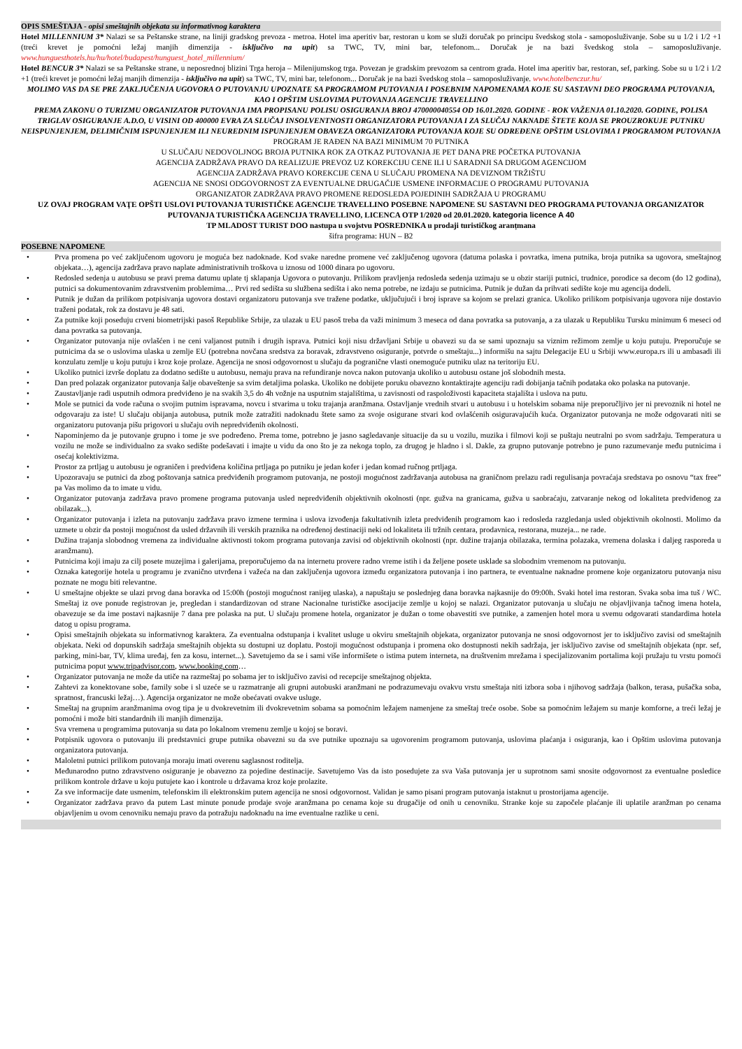OPIS SMEŠTAJA - opisi smeštajnih objekata su informativnog karaktera
Hotel MILLENNIUM 3* Nalazi se sa Peštanske strane, na liniji gradskog prevoza - metroa. Hotel ima aperitiv bar, restoran u kom se služi doručak po principu švedskog stola - samoposluživanje. Sobe su u 1/2 i 1/2 +1 (treći krevet je pomoćni ležaj manjih dimenzija - isključivo na upit) sa TWC, TV, mini bar, telefonom... Doručak je na bazi švedskog stola – samoposluživanje. www.hunguesthotels.hu/hu/hotel/budapest/hunguest_hotel_millennium/
Hotel BENCUR 3* Nalazi se sa Peštanske strane, u neposrednoj blizini Trga heroja – Milenijumskog trga. Povezan je gradskim prevozom sa centrom grada. Hotel ima aperitiv bar, restoran, sef, parking. Sobe su u 1/2 i 1/2 +1 (treći krevet je pomoćni ležaj manjih dimenzija - isključivo na upit) sa TWC, TV, mini bar, telefonom... Doručak je na bazi švedskog stola – samoposluživanje. www.hotelbenczur.hu/
MOLIMO VAS DA SE PRE ZAKLJUČENJA UGOVORA O PUTOVANJU UPOZNATE SA PROGRAMOM PUTOVANJA I POSEBNIM NAPOMENAMA KOJE SU SASTAVNI DEO PROGRAMA PUTOVANJA, KAO I OPŠTIM USLOVIMA PUTOVANJA AGENCIJE TRAVELLINO
PREMA ZAKONU O TURIZMU ORGANIZATOR PUTOVANJA IMA PROPISANU POLISU OSIGURANJA BROJ 470000040554 OD 16.01.2020. GODINE - ROK VAŽENJA 01.10.2020. GODINE, POLISA TRIGLAV OSIGURANJE A.D.O, U VISINI OD 400000 EVRA ZA SLUČAJ INSOLVENTNOSTI ORGANIZATORA PUTOVANJA I ZA SLUČAJ NAKNADE ŠTETE KOJA SE PROUZROKUJE PUTNIKU NEISPUNJENJEM, DELIMIČNIM ISPUNJENJEM ILI NEUREDNIM ISPUNJENJEM OBAVEZA ORGANIZATORA PUTOVANJA KOJE SU ODREĐENE OPŠTIM USLOVIMA I PROGRAMOM PUTOVANJA
PROGRAM JE RAĐEN NA BAZI MINIMUM 70 PUTNIKA
U SLUČAJU NEDOVOLJNOG BROJA PUTNIKA ROK ZA OTKAZ PUTOVANJA JE PET DANA PRE POČETKA PUTOVANJA
AGENCIJA ZADRŽAVA PRAVO DA REALIZUJE PREVOZ UZ KOREKCIJU CENE ILI U SARADNJI SA DRUGOM AGENCIJOM
AGENCIJA ZADRŽAVA PRAVO KOREKCIJE CENA U SLUČAJU PROMENA NA DEVIZNOM TRŽIŠTU
AGENCIJA NE SNOSI ODGOVORNOST ZA EVENTUALNE DRUGAČIJE USMENE INFORMACIJE O PROGRAMU PUTOVANJA
ORGANIZATOR ZADRŽAVA PRAVO PROMENE REDOSLEDA POJEDINIH SADRŽAJA U PROGRAMU
UZ OVAJ PROGRAM VAŢE OPŠTI USLOVI PUTOVANJA TURISTIČKE AGENCIJE TRAVELLINO POSEBNE NAPOMENE SU SASTAVNI DEO PROGRAMA PUTOVANJA ORGANIZATOR PUTOVANJA TURISTIČKA AGENCIJA TRAVELLINO, LICENCA OTP 1/2020 od 20.01.2020. kategoria licence A 40
TP MLADOST TURIST DOO nastupa u svojstvu POSREDNIKA u prodaji turističkog aranțmana
šifra programa: HUN – B2
POSEBNE NAPOMENE
• Prva promena po već zaključenom ugovoru je moguća bez nadoknade. Kod svake naredne promene već zaključenog ugovora (datuma polaska i povratka, imena putnika, broja putnika sa ugovora, smeštajnog objekata…), agencija zadržava pravo naplate administrativnih troškova u iznosu od 1000 dinara po ugovoru.
• Redosled sedenja u autobusu se pravi prema datumu uplate tj sklapanja Ugovora o putovanju. Prilikom pravljenja redosleda sedenja uzimaju se u obzir stariji putnici, trudnice, porodice sa decom (do 12 godina), putnici sa dokumentovanim zdravstvenim problemima… Prvi red sedišta su službena sedišta i ako nema potrebe, ne izdaju se putnicima. Putnik je dužan da prihvati sedište koje mu agencija dodeli.
• Putnik je dužan da prilikom potpisivanja ugovora dostavi organizatoru putovanja sve tražene podatke, uključujući i broj isprave sa kojom se prelazi granica. Ukoliko prilikom potpisivanja ugovora nije dostavio traženi podatak, rok za dostavu je 48 sati.
• Za putnike koji poseduju crveni biometrijski pasoš Republike Srbije, za ulazak u EU pasoš treba da važi minimum 3 meseca od dana povratka sa putovanja, a za ulazak u Republiku Tursku minimum 6 meseci od dana povratka sa putovanja.
• Organizator putovanja nije ovlašćen i ne ceni valjanost putnih i drugih isprava. Putnici koji nisu državljani Srbije u obavezi su da se sami upoznaju sa viznim režimom zemlje u koju putuju. Preporučuje se putnicima da se o uslovima ulaska u zemlje EU (potrebna novčana sredstva za boravak, zdravstveno osiguranje, potvrde o smeštaju...) informišu na sajtu Delegacije EU u Srbiji www.europa.rs ili u ambasadi ili konzulatu zemlje u koju putuju i kroz koje prolaze. Agencija ne snosi odgovornost u slučaju da pogranične vlasti onemoguće putniku ulaz na teritoriju EU.
• Ukoliko putnici izvrše doplatu za dodatno sedište u autobusu, nemaju prava na refundiranje novca nakon putovanja ukoliko u autobusu ostane još slobodnih mesta.
• Dan pred polazak organizator putovanja šalje obaveštenje sa svim detaljima polaska. Ukoliko ne dobijete poruku obavezno kontaktirajte agenciju radi dobijanja tačnih podataka oko polaska na putovanje.
• Zaustavljanje radi usputnih odmora predviđeno je na svakih 3,5 do 4h vožnje na usputnim stajalištima, u zavisnosti od raspoloživosti kapaciteta stajališta i uslova na putu.
• Mole se putnici da vode računa o svojim putnim ispravama, novcu i stvarima u toku trajanja aranžmana. Ostavljanje vrednih stvari u autobusu i u hotelskim sobama nije preporučljivo jer ni prevoznik ni hotel ne odgovaraju za iste! U slučaju obijanja autobusa, putnik može zatražiti nadoknadu štete samo za svoje osigurane stvari kod ovlašćenih osiguravajućih kuća. Organizator putovanja ne može odgovarati niti se organizatoru putovanja pišu prigovori u slučaju ovih nepredviđenih okolnosti.
• Napominjemo da je putovanje grupno i tome je sve podređeno. Prema tome, potrebno je jasno sagledavanje situacije da su u vozilu, muzika i filmovi koji se puštaju neutralni po svom sadržaju. Temperatura u vozilu ne može se individualno za svako sedište podešavati i imajte u vidu da ono što je za nekoga toplo, za drugog je hladno i sl. Dakle, za grupno putovanje potrebno je puno razumevanje među putnicima i osećaj kolektivizma.
• Prostor za prtljag u autobusu je ograničen i predviđena količina prtljaga po putniku je jedan kofer i jedan komad ručnog prtljaga.
• Upozoravaju se putnici da zbog poštovanja satnica predviđenih programom putovanja, ne postoji mogućnost zadržavanja autobusa na graničnom prelazu radi regulisanja povraćaja sredstava po osnovu “tax free” pa Vas molimo da to imate u vidu.
• Organizator putovanja zadržava pravo promene programa putovanja usled nepredviđenih objektivnih okolnosti (npr. gužva na granicama, gužva u saobraćaju, zatvaranje nekog od lokaliteta predviđenog za obilazak...).
• Organizator putovanja i izleta na putovanju zadržava pravo izmene termina i uslova izvođenja fakultativnih izleta predviđenih programom kao i redosleda razgledanja usled objektivnih okolnosti. Molimo da uzmete u obzir da postoji mogućnost da usled državnih ili verskih praznika na određenoj destinaciji neki od lokaliteta ili tržnih centara, prodavnica, restorana, muzeja... ne rade.
• Dužina trajanja slobodnog vremena za individualne aktivnosti tokom programa putovanja zavisi od objektivnih okolnosti (npr. dužine trajanja obilazaka, termina polazaka, vremena dolaska i daljeg rasporeda u aranžmanu).
• Putnicima koji imaju za cilj posete muzejima i galerijama, preporučujemo da na internetu provere radno vreme istih i da željene posete usklade sa slobodnim vremenom na putovanju.
• Oznaka kategorije hotela u programu je zvanično utvrđena i važeća na dan zaključenja ugovora između organizatora putovanja i ino partnera, te eventualne naknadne promene koje organizatoru putovanja nisu poznate ne mogu biti relevantne.
• U smeštajne objekte se ulazi prvog dana boravka od 15:00h (postoji mogućnost ranijeg ulaska), a napuštaju se poslednjeg dana boravka najkasnije do 09:00h. Svaki hotel ima restoran. Svaka soba ima tuš / WC. Smeštaj iz ove ponude registrovan je, pregledan i standardizovan od strane Nacionalne turističke asocijacije zemlje u kojoj se nalazi. Organizator putovanja u slučaju ne objavljivanja tačnog imena hotela, obavezuje se da ime postavi najkasnije 7 dana pre polaska na put. U slučaju promene hotela, organizator je dužan o tome obavestiti sve putnike, a zamenjen hotel mora u svemu odgovarati standardima hotela datog u opisu programa.
• Opisi smeštajnih objekata su informativnog karaktera. Za eventualna odstupanja i kvalitet usluge u okviru smeštajnih objekata, organizator putovanja ne snosi odgovornost jer to isključivo zavisi od smeštajnih objekata. Neki od dopunskih sadržaja smeštajnih objekta su dostupni uz doplatu. Postoji mogućnost odstupanja i promena oko dostupnosti nekih sadržaja, jer isključivo zavise od smeštajnih objekata (npr. sef, parking, mini-bar, TV, klima uređaj, fen za kosu, internet...). Savetujemo da se i sami više informišete o istima putem interneta, na društvenim mrežama i specijalizovanim portalima koji pružaju tu vrstu pomoći putnicima poput www.tripadvisor.com, www.booking.com…
• Organizator putovanja ne može da utiče na razmeštaj po sobama jer to isključivo zavisi od recepcije smeštajnog objekta.
• Zahtevi za konektovane sobe, family sobe i sl uzeće se u razmatranje ali grupni autobuski aranžmani ne podrazumevaju ovakvu vrstu smeštaja niti izbora soba i njihovog sadržaja (balkon, terasa, pušačka soba, spratnost, francuski ležaj…). Agencija organizator ne može obećavati ovakve usluge.
• Smeštaj na grupnim aranžmanima ovog tipa je u dvokrevetnim ili dvokrevetnim sobama sa pomoćnim ležajem namenjene za smeštaj treće osobe. Sobe sa pomoćnim ležajem su manje komforne, a treći ležaj je pomoćni i može biti standardnih ili manjih dimenzija.
• Sva vremena u programima putovanja su data po lokalnom vremenu zemlje u kojoj se boravi.
• Potpisnik ugovora o putovanju ili predstavnici grupe putnika obavezni su da sve putnike upoznaju sa ugovorenim programom putovanja, uslovima plaćanja i osiguranja, kao i Opštim uslovima putovanja organizatora putovanja.
• Maloletni putnici prilikom putovanja moraju imati overenu saglasnost roditelja.
• Međunarodno putno zdravstveno osiguranje je obavezno za pojedine destinacije. Savetujemo Vas da isto posedujete za sva Vaša putovanja jer u suprotnom sami snosite odgovornost za eventualne posledice prilikom kontrole države u koju putujete kao i kontrole u državama kroz koje prolazite.
• Za sve informacije date usmenim, telefonskim ili elektronskim putem agencija ne snosi odgovornost. Validan je samo pisani program putovanja istaknut u prostorijama agencije.
• Organizator zadržava pravo da putem Last minute ponude prodaje svoje aranžmana po cenama koje su drugačije od onih u cenovniku. Stranke koje su započele plaćanje ili uplatile aranžman po cenama objavljenim u ovom cenovniku nemaju pravo da potražuju nadoknadu na ime eventualne razlike u ceni.